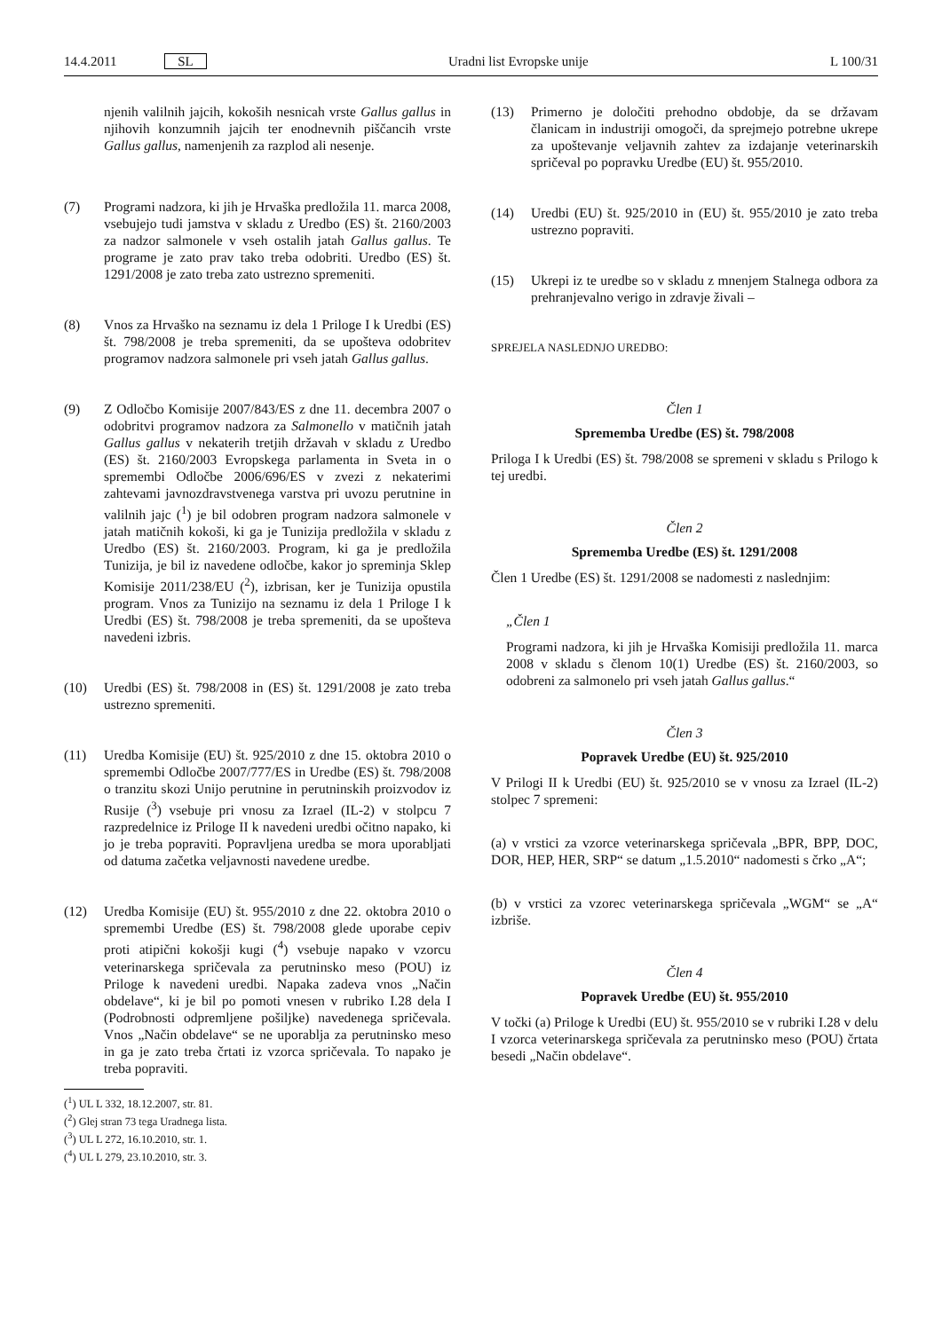14.4.2011 SL Uradni list Evropske unije L 100/31
njenih valilnih jajcih, kokoših nesnicah vrste Gallus gallus in njihovih konzumnih jajcih ter enodnevnih piščancih vrste Gallus gallus, namenjenih za razplod ali nesenje.
(7) Programi nadzora, ki jih je Hrvaška predložila 11. marca 2008, vsebujejo tudi jamstva v skladu z Uredbo (ES) št. 2160/2003 za nadzor salmonele v vseh ostalih jatah Gallus gallus. Te programe je zato prav tako treba odobriti. Uredbo (ES) št. 1291/2008 je zato treba zato ustrezno spremeniti.
(8) Vnos za Hrvaško na seznamu iz dela 1 Priloge I k Uredbi (ES) št. 798/2008 je treba spremeniti, da se upošteva odobritev programov nadzora salmonele pri vseh jatah Gallus gallus.
(9) Z Odločbo Komisije 2007/843/ES z dne 11. decembra 2007 o odobritvi programov nadzora za Salmonello v matičnih jatah Gallus gallus v nekaterih tretjih državah v skladu z Uredbo (ES) št. 2160/2003 Evropskega parlamenta in Sveta in o spremembi Odločbe 2006/696/ES v zvezi z nekaterimi zahtevami javnozdravstvenega varstva pri uvozu perutnine in valilnih jajc (<sup>1</sup>) je bil odobren program nadzora salmonele v jatah matičnih kokoši, ki ga je Tunizija predložila v skladu z Uredbo (ES) št. 2160/2003. Program, ki ga je predložila Tunizija, je bil iz navedene odločbe, kakor jo spreminja Sklep Komisije 2011/238/EU (<sup>2</sup>), izbrisan, ker je Tunizija opustila program. Vnos za Tunizijo na seznamu iz dela 1 Priloge I k Uredbi (ES) št. 798/2008 je treba spremeniti, da se upošteva navedeni izbris.
(10) Uredbi (ES) št. 798/2008 in (ES) št. 1291/2008 je zato treba ustrezno spremeniti.
(11) Uredba Komisije (EU) št. 925/2010 z dne 15. oktobra 2010 o spremembi Odločbe 2007/777/ES in Uredbe (ES) št. 798/2008 o tranzitu skozi Unijo perutnine in perutninskih proizvodov iz Rusije (<sup>3</sup>) vsebuje pri vnosu za Izrael (IL-2) v stolpcu 7 razpredelnice iz Priloge II k navedeni uredbi očitno napako, ki jo je treba popraviti. Popravljena uredba se mora uporabljati od datuma začetka veljavnosti navedene uredbe.
(12) Uredba Komisije (EU) št. 955/2010 z dne 22. oktobra 2010 o spremembi Uredbe (ES) št. 798/2008 glede uporabe cepiv proti atipični kokošji kugi (<sup>4</sup>) vsebuje napako v vzorcu veterinarskega spričevala za perutninsko meso (POU) iz Priloge k navedeni uredbi. Napaka zadeva vnos „Način obdelave“, ki je bil po pomoti vnesen v rubriko I.28 dela I (Podrobnosti odpremljene pošiljke) navedenega spričevala. Vnos „Način obdelave“ se ne uporablja za perutninsko meso in ga je zato treba črtati iz vzorca spričevala. To napako je treba popraviti.
(<sup>1</sup>) UL L 332, 18.12.2007, str. 81.
(<sup>2</sup>) Glej stran 73 tega Uradnega lista.
(<sup>3</sup>) UL L 272, 16.10.2010, str. 1.
(<sup>4</sup>) UL L 279, 23.10.2010, str. 3.
(13) Primerno je določiti prehodno obdobje, da se državam članicam in industriji omogoči, da sprejmejo potrebne ukrepe za upoštevanje veljavnih zahtev za izdajanje veterinarskih spričeval po popravku Uredbe (EU) št. 955/2010.
(14) Uredbi (EU) št. 925/2010 in (EU) št. 955/2010 je zato treba ustrezno popraviti.
(15) Ukrepi iz te uredbe so v skladu z mnenjem Stalnega odbora za prehranjevalno verigo in zdravje živali –
SPREJELA NASLEDNJO UREDBO:
Člen 1
Sprememba Uredbe (ES) št. 798/2008
Priloga I k Uredbi (ES) št. 798/2008 se spremeni v skladu s Prilogo k tej uredbi.
Člen 2
Sprememba Uredbe (ES) št. 1291/2008
Člen 1 Uredbe (ES) št. 1291/2008 se nadomesti z naslednjim:
„Člen 1
Programi nadzora, ki jih je Hrvaška Komisiji predložila 11. marca 2008 v skladu s členom 10(1) Uredbe (ES) št. 2160/2003, so odobreni za salmonelo pri vseh jatah Gallus gallus.“
Člen 3
Popravek Uredbe (EU) št. 925/2010
V Prilogi II k Uredbi (EU) št. 925/2010 se v vnosu za Izrael (IL-2) stolpec 7 spremeni:
(a) v vrstici za vzorce veterinarskega spričevala „BPR, BPP, DOC, DOR, HEP, HER, SRP“ se datum „1.5.2010“ nadomesti s črko „A“;
(b) v vrstici za vzorec veterinarskega spričevala „WGM“ se „A“ izbriše.
Člen 4
Popravek Uredbe (EU) št. 955/2010
V točki (a) Priloge k Uredbi (EU) št. 955/2010 se v rubriki I.28 v delu I vzorca veterinarskega spričevala za perutninsko meso (POU) črtata besedi „Način obdelave“.